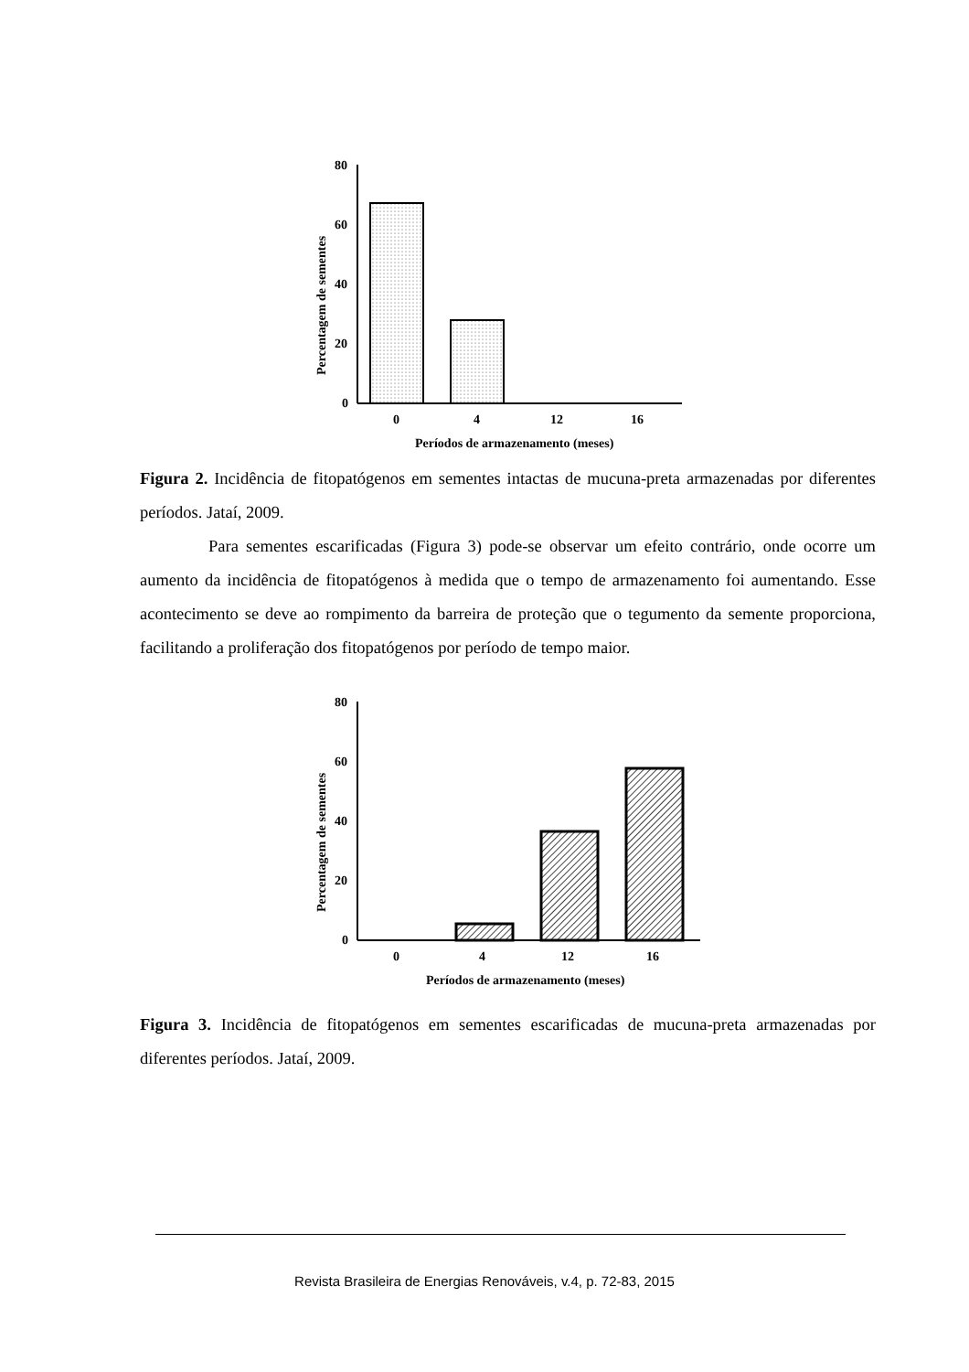Percentagem de sementes
80
60
40
20
0
0
4
12
16
Períodos de armazenamento (meses)
Figura 2. Incidência de fitopatógenos em sementes intactas de mucuna-preta armazenadas por diferentes períodos. Jataí, 2009.
Para sementes escarificadas (Figura 3) pode-se observar um efeito contrário, onde ocorre um aumento da incidência de fitopatógenos à medida que o tempo de armazenamento foi aumentando. Esse acontecimento se deve ao rompimento da barreira de proteção que o tegumento da semente proporciona, facilitando a proliferação dos fitopatógenos por período de tempo maior.
Percentagem de sementes
80
60
40
20
0
0
4
12
16
Períodos de armazenamento (meses)
Figura 3. Incidência de fitopatógenos em sementes escarificadas de mucuna-preta armazenadas por diferentes períodos. Jataí, 2009.
Revista Brasileira de Energias Renováveis, v.4, p. 72-83, 2015